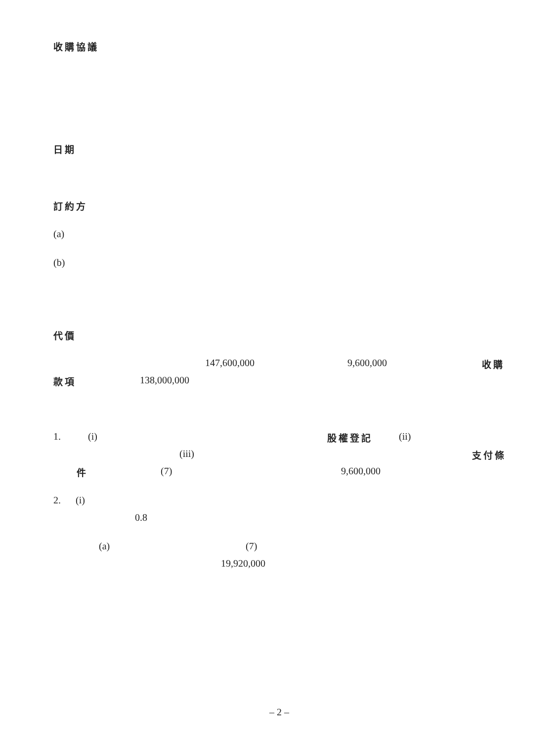收購協議
日期
訂約方
(a)
(b)
代價
147,600,000 9,600,000 收購
款項 138,000,000
1. (i) 股權登記 (ii)
(iii) 支付條
件 (7) 9,600,000
2. (i)
0.8
(a) (7)
19,920,000
– 2 –